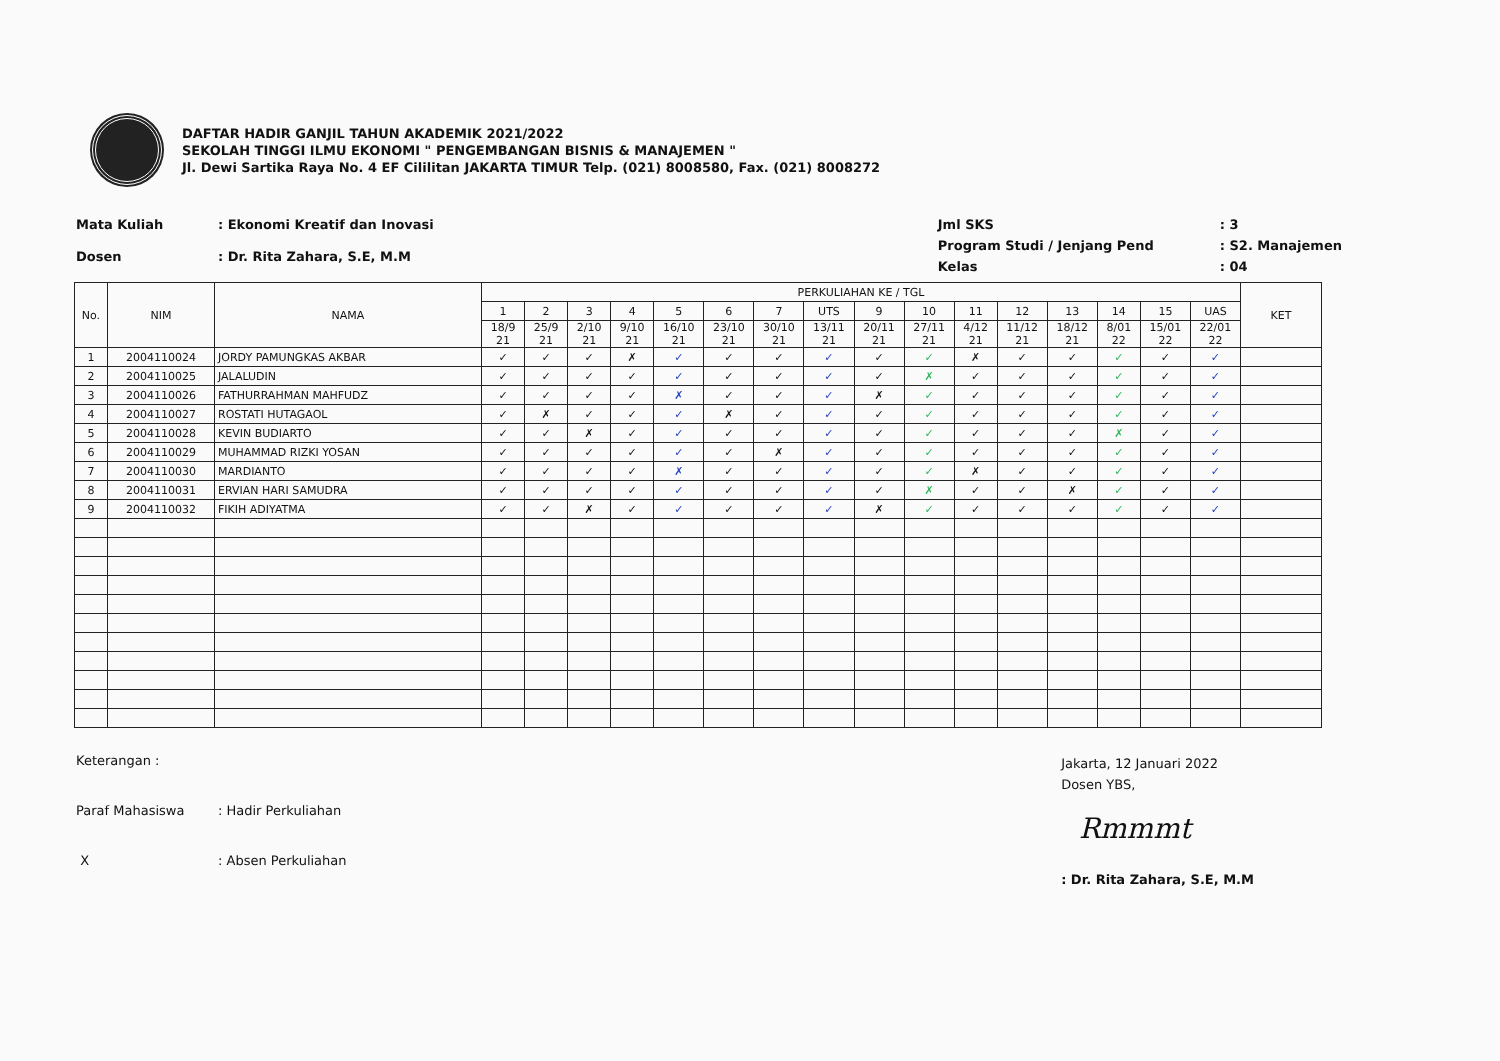DAFTAR HADIR GANJIL TAHUN AKADEMIK 2021/2022
SEKOLAH TINGGI ILMU EKONOMI " PENGEMBANGAN BISNIS & MANAJEMEN "
Jl. Dewi Sartika Raya No. 4 EF Cililitan JAKARTA TIMUR Telp. (021) 8008580, Fax. (021) 8008272
| Mata Kuliah | : Ekonomi Kreatif dan Inovasi |
| Dosen | : Dr. Rita Zahara, S.E, M.M |
| Jml SKS | : 3 |
| Program Studi / Jenjang Pend | : S2. Manajemen |
| Kelas | : 04 |
| No. | NIM | NAMA | PERKULIAHAN KE / TGL | | | | | | | | | | | | | | | | KET |
| --- | --- | --- | --- | --- | --- | --- | --- | --- | --- | --- | --- | --- | --- | --- | --- | --- | --- | --- | --- |
| | | | 1 | 2 | 3 | 4 | 5 | 6 | 7 | UTS | 9 | 10 | 11 | 12 | 13 | 14 | 15 | UAS | |
| | | | 18/9 21 | 25/9 21 | 2/10 21 | 9/10 21 | 16/10 21 | 23/10 21 | 30/10 21 | 13/11 21 | 20/11 21 | 27/11 21 | 4/12 21 | 11/12 21 | 18/12 21 | 8/01 22 | 15/01 22 | 22/01 22 | |
| 1 | 2004110024 | JORDY PAMUNGKAS AKBAR | ✓ | ✓ | ✓ | ✗ | ✓ | ✓ | ✓ | ✓ | ✓ | ✓ | ✗ | ✓ | ✓ | ✓ | ✓ | ✓ | |
| 2 | 2004110025 | JALALUDIN | ✓ | ✓ | ✓ | ✓ | ✓ | ✓ | ✓ | ✓ | ✓ | ✗ | ✓ | ✓ | ✓ | ✓ | ✓ | ✓ | |
| 3 | 2004110026 | FATHURRAHMAN MAHFUDZ | ✓ | ✓ | ✓ | ✓ | ✗ | ✓ | ✓ | ✓ | ✗ | ✓ | ✓ | ✓ | ✓ | ✓ | ✓ | ✓ | |
| 4 | 2004110027 | ROSTATI HUTAGAOL | ✓ | ✗ | ✓ | ✓ | ✓ | ✗ | ✓ | ✓ | ✓ | ✓ | ✓ | ✓ | ✓ | ✓ | ✓ | ✓ | |
| 5 | 2004110028 | KEVIN BUDIARTO | ✓ | ✓ | ✗ | ✓ | ✓ | ✓ | ✓ | ✓ | ✓ | ✓ | ✓ | ✓ | ✓ | ✗ | ✓ | ✓ | |
| 6 | 2004110029 | MUHAMMAD RIZKI YOSAN | ✓ | ✓ | ✓ | ✓ | ✓ | ✓ | ✗ | ✓ | ✓ | ✓ | ✓ | ✓ | ✓ | ✓ | ✓ | ✓ | |
| 7 | 2004110030 | MARDIANTO | ✓ | ✓ | ✓ | ✓ | ✗ | ✓ | ✓ | ✓ | ✓ | ✓ | ✗ | ✓ | ✓ | ✓ | ✓ | ✓ | |
| 8 | 2004110031 | ERVIAN HARI SAMUDRA | ✓ | ✓ | ✓ | ✓ | ✓ | ✓ | ✓ | ✓ | ✓ | ✗ | ✓ | ✓ | ✗ | ✓ | ✓ | ✓ | |
| 9 | 2004110032 | FIKIH ADIYATMA | ✓ | ✓ | ✗ | ✓ | ✓ | ✓ | ✓ | ✓ | ✗ | ✓ | ✓ | ✓ | ✓ | ✓ | ✓ | ✓ | |
| Keterangan : | |
| Paraf Mahasiswa | : Hadir Perkuliahan |
| X | : Absen Perkuliahan |
Jakarta, 12 Januari 2022
Dosen YBS,
Rmmmt
: Dr. Rita Zahara, S.E, M.M